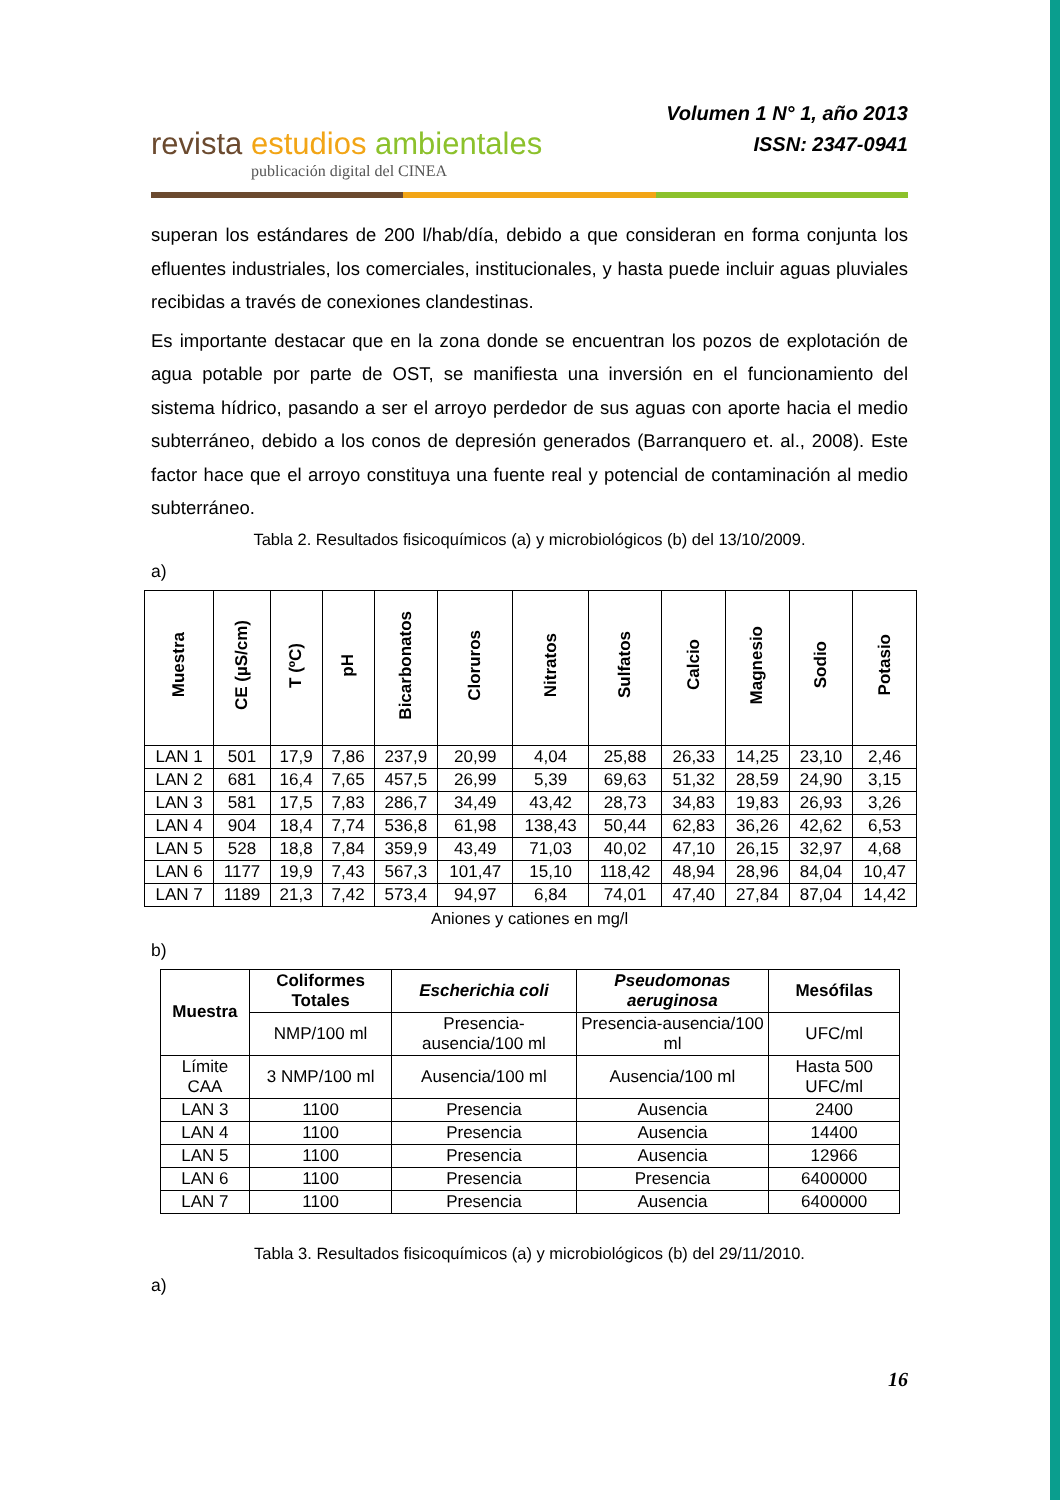revista estudios ambientales
publicación digital del CINEA
Volumen 1 N° 1, año 2013
ISSN: 2347-0941
superan los estándares de 200 l/hab/día, debido a que consideran en forma conjunta los efluentes industriales, los comerciales, institucionales, y hasta puede incluir aguas pluviales recibidas a través de conexiones clandestinas.
Es importante destacar que en la zona donde se encuentran los pozos de explotación de agua potable por parte de OST, se manifiesta una inversión en el funcionamiento del sistema hídrico, pasando a ser el arroyo perdedor de sus aguas con aporte hacia el medio subterráneo, debido a los conos de depresión generados (Barranquero et. al., 2008). Este factor hace que el arroyo constituya una fuente real y potencial de contaminación al medio subterráneo.
Tabla 2. Resultados fisicoquímicos (a) y microbiológicos (b) del 13/10/2009.
a)
| Muestra | CE (µS/cm) | T (ºC) | pH | Bicarbonatos | Cloruros | Nitratos | Sulfatos | Calcio | Magnesio | Sodio | Potasio |
| --- | --- | --- | --- | --- | --- | --- | --- | --- | --- | --- | --- |
| LAN 1 | 501 | 17,9 | 7,86 | 237,9 | 20,99 | 4,04 | 25,88 | 26,33 | 14,25 | 23,10 | 2,46 |
| LAN 2 | 681 | 16,4 | 7,65 | 457,5 | 26,99 | 5,39 | 69,63 | 51,32 | 28,59 | 24,90 | 3,15 |
| LAN 3 | 581 | 17,5 | 7,83 | 286,7 | 34,49 | 43,42 | 28,73 | 34,83 | 19,83 | 26,93 | 3,26 |
| LAN 4 | 904 | 18,4 | 7,74 | 536,8 | 61,98 | 138,43 | 50,44 | 62,83 | 36,26 | 42,62 | 6,53 |
| LAN 5 | 528 | 18,8 | 7,84 | 359,9 | 43,49 | 71,03 | 40,02 | 47,10 | 26,15 | 32,97 | 4,68 |
| LAN 6 | 1177 | 19,9 | 7,43 | 567,3 | 101,47 | 15,10 | 118,42 | 48,94 | 28,96 | 84,04 | 10,47 |
| LAN 7 | 1189 | 21,3 | 7,42 | 573,4 | 94,97 | 6,84 | 74,01 | 47,40 | 27,84 | 87,04 | 14,42 |
Aniones y cationes en mg/l
b)
| Muestra | Coliformes Totales | Escherichia coli | Pseudomonas aeruginosa | Mesófilas |
| --- | --- | --- | --- | --- |
| | NMP/100 ml | Presencia-ausencia/100 ml | Presencia-ausencia/100 ml | UFC/ml |
| Límite CAA | 3 NMP/100 ml | Ausencia/100 ml | Ausencia/100 ml | Hasta 500 UFC/ml |
| LAN 3 | 1100 | Presencia | Ausencia | 2400 |
| LAN 4 | 1100 | Presencia | Ausencia | 14400 |
| LAN 5 | 1100 | Presencia | Ausencia | 12966 |
| LAN 6 | 1100 | Presencia | Presencia | 6400000 |
| LAN 7 | 1100 | Presencia | Ausencia | 6400000 |
Tabla 3. Resultados fisicoquímicos (a) y microbiológicos (b) del 29/11/2010.
a)
16